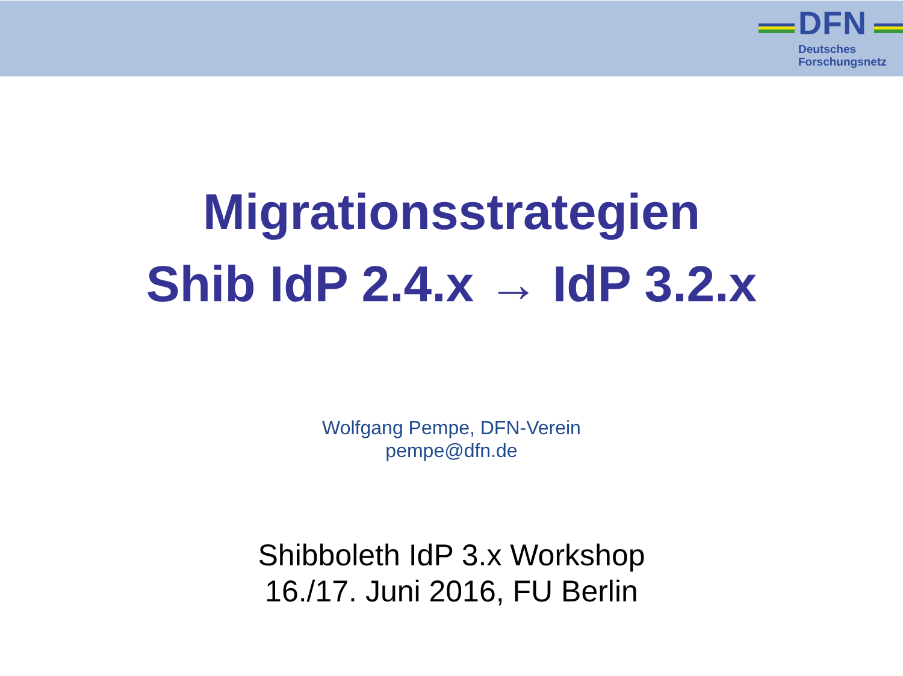DFN
Deutsches
Forschungsnetz
Migrationsstrategien
Shib IdP 2.4.x → IdP 3.2.x
Wolfgang Pempe, DFN-Verein
pempe@dfn.de
Shibboleth IdP 3.x Workshop
16./17. Juni 2016, FU Berlin